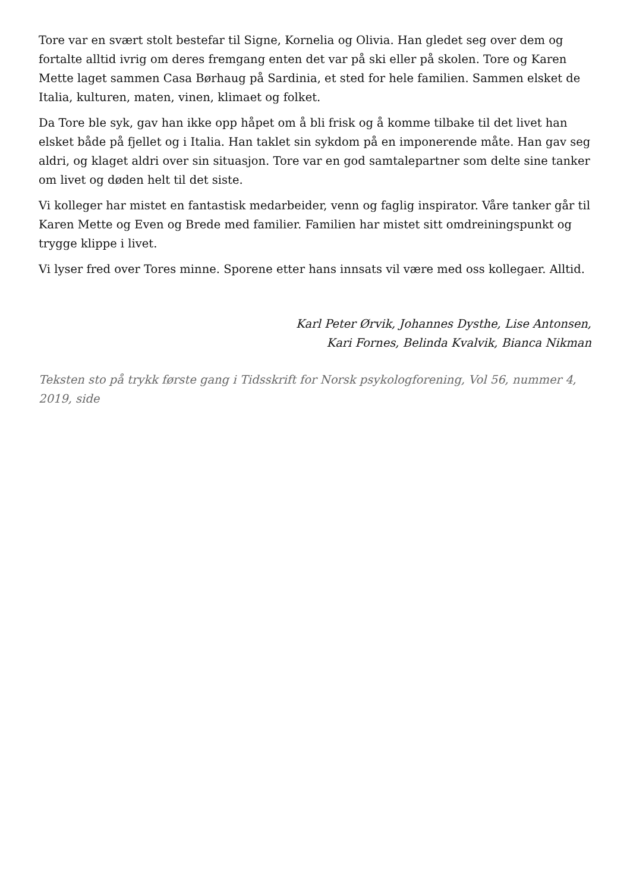Tore var en svært stolt bestefar til Signe, Kornelia og Olivia. Han gledet seg over dem og fortalte alltid ivrig om deres fremgang enten det var på ski eller på skolen. Tore og Karen Mette laget sammen Casa Børhaug på Sardinia, et sted for hele familien. Sammen elsket de Italia, kulturen, maten, vinen, klimaet og folket.
Da Tore ble syk, gav han ikke opp håpet om å bli frisk og å komme tilbake til det livet han elsket både på fjellet og i Italia. Han taklet sin sykdom på en imponerende måte. Han gav seg aldri, og klaget aldri over sin situasjon. Tore var en god samtalepartner som delte sine tanker om livet og døden helt til det siste.
Vi kolleger har mistet en fantastisk medarbeider, venn og faglig inspirator. Våre tanker går til Karen Mette og Even og Brede med familier. Familien har mistet sitt omdreiningspunkt og trygge klippe i livet.
Vi lyser fred over Tores minne. Sporene etter hans innsats vil være med oss kollegaer. Alltid.
Karl Peter Ørvik, Johannes Dysthe, Lise Antonsen,
Kari Fornes, Belinda Kvalvik, Bianca Nikman
Teksten sto på trykk første gang i Tidsskrift for Norsk psykologforening, Vol 56, nummer 4, 2019, side